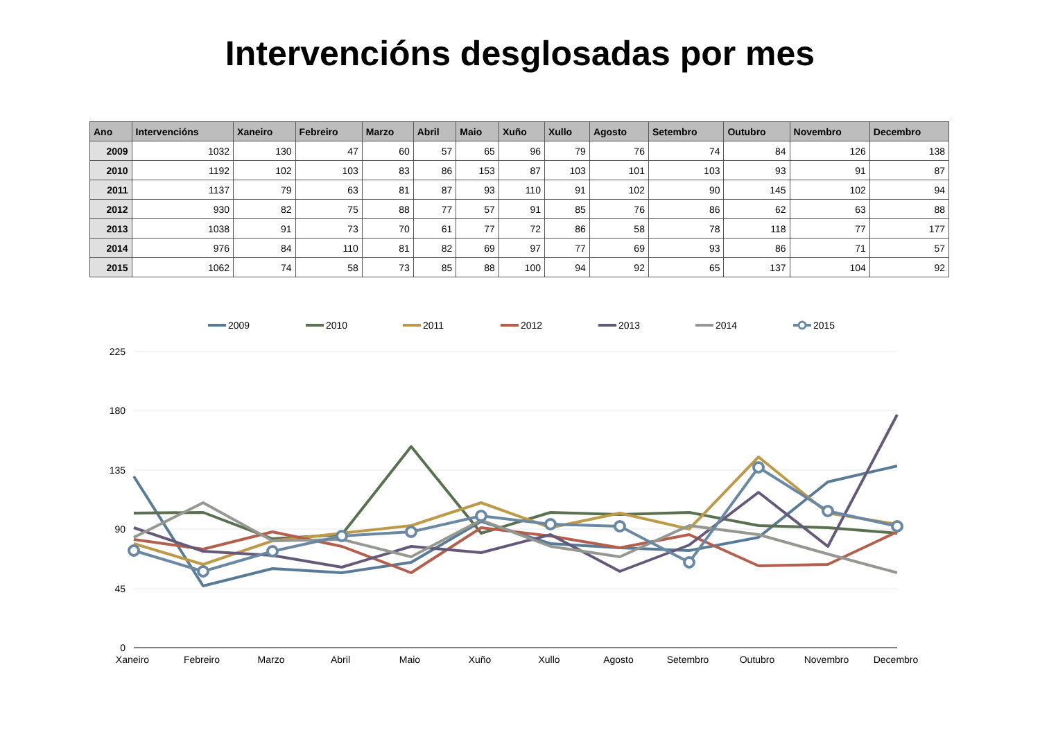Intervencións desglosadas por mes
| Ano | Intervencións | Xaneiro | Febreiro | Marzo | Abril | Maio | Xuño | Xullo | Agosto | Setembro | Outubro | Novembro | Decembro |
| --- | --- | --- | --- | --- | --- | --- | --- | --- | --- | --- | --- | --- | --- |
| 2009 | 1032 | 130 | 47 | 60 | 57 | 65 | 96 | 79 | 76 | 74 | 84 | 126 | 138 |
| 2010 | 1192 | 102 | 103 | 83 | 86 | 153 | 87 | 103 | 101 | 103 | 93 | 91 | 87 |
| 2011 | 1137 | 79 | 63 | 81 | 87 | 93 | 110 | 91 | 102 | 90 | 145 | 102 | 94 |
| 2012 | 930 | 82 | 75 | 88 | 77 | 57 | 91 | 85 | 76 | 86 | 62 | 63 | 88 |
| 2013 | 1038 | 91 | 73 | 70 | 61 | 77 | 72 | 86 | 58 | 78 | 118 | 77 | 177 |
| 2014 | 976 | 84 | 110 | 81 | 82 | 69 | 97 | 77 | 69 | 93 | 86 | 71 | 57 |
| 2015 | 1062 | 74 | 58 | 73 | 85 | 88 | 100 | 94 | 92 | 65 | 137 | 104 | 92 |
2009
2010
2011
2012
2013
2014
2015
225
180
135
90
45
0
Xaneiro
Febreiro
Marzo
Abril
Maio
Xuño
Xullo
Agosto
Setembro
Outubro
Novembro
Decembro